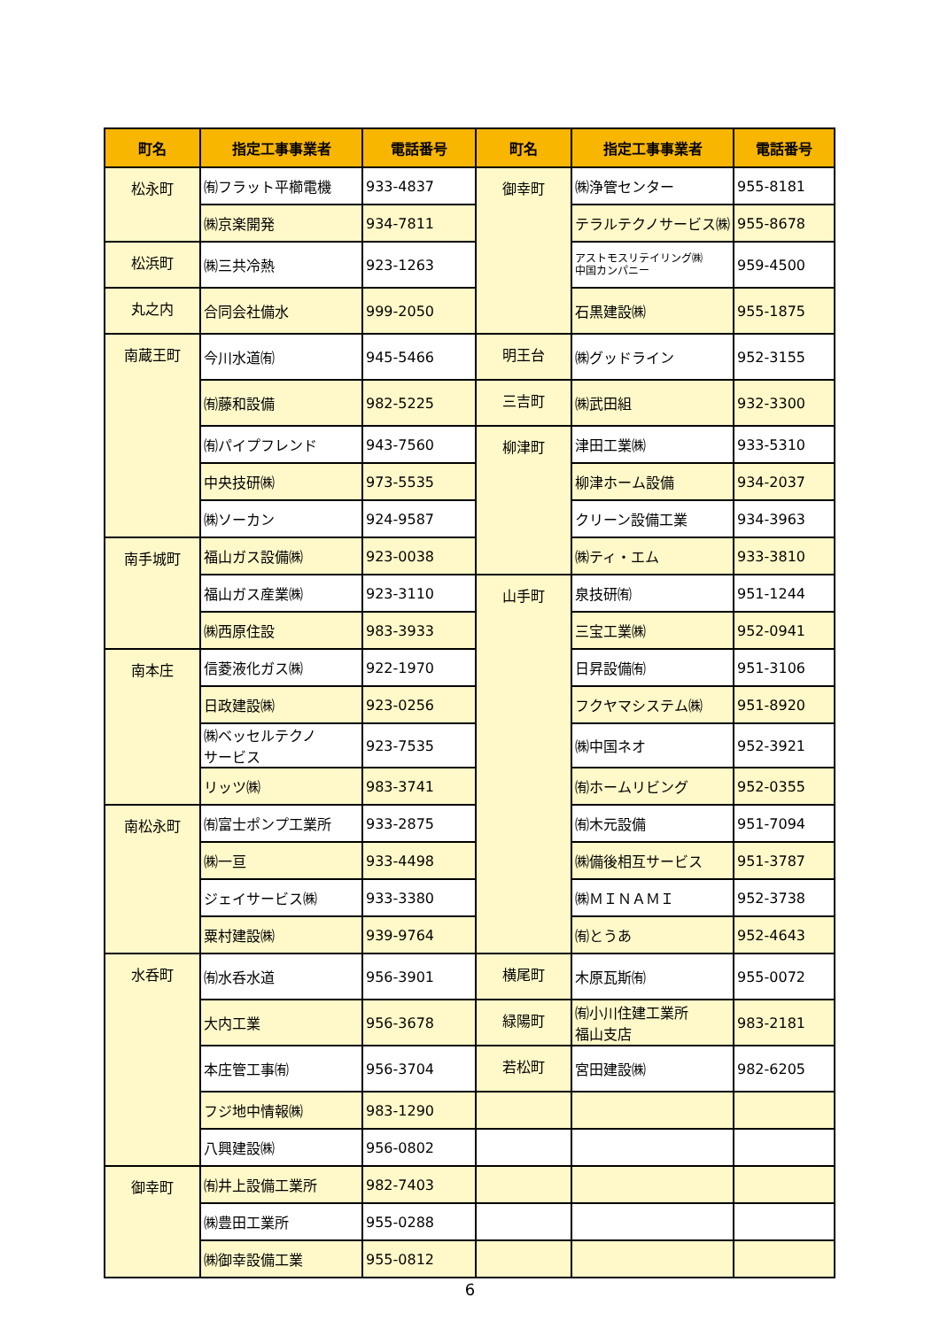| 町名 | 指定工事事業者 | 電話番号 | 町名 | 指定工事事業者 | 電話番号 |
| --- | --- | --- | --- | --- | --- |
| 松永町 | ㈲フラット平櫛電機 | 933-4837 | 御幸町 | ㈱浄管センター | 955-8181 |
| | ㈱京楽開発 | 934-7811 | | テラルテクノサービス㈱ | 955-8678 |
| 松浜町 | ㈱三共冷熱 | 923-1263 | | アストモスリテイリング㈱ 中国カンパニー | 959-4500 |
| 丸之内 | 合同会社備水 | 999-2050 | | 石黒建設㈱ | 955-1875 |
| 南蔵王町 | 今川水道㈲ | 945-5466 | 明王台 | ㈱グッドライン | 952-3155 |
| | ㈲藤和設備 | 982-5225 | 三吉町 | ㈱武田組 | 932-3300 |
| | ㈲パイプフレンド | 943-7560 | 柳津町 | 津田工業㈱ | 933-5310 |
| | 中央技研㈱ | 973-5535 | | 柳津ホーム設備 | 934-2037 |
| | ㈱ソーカン | 924-9587 | | クリーン設備工業 | 934-3963 |
| 南手城町 | 福山ガス設備㈱ | 923-0038 | | ㈱ティ・エム | 933-3810 |
| | 福山ガス産業㈱ | 923-3110 | 山手町 | 泉技研㈲ | 951-1244 |
| | ㈱西原住設 | 983-3933 | | 三宝工業㈱ | 952-0941 |
| 南本庄 | 信菱液化ガス㈱ | 922-1970 | | 日昇設備㈲ | 951-3106 |
| | 日政建設㈱ | 923-0256 | | フクヤマシステム㈱ | 951-8920 |
| | ㈱ベッセルテクノ サービス | 923-7535 | | ㈱中国ネオ | 952-3921 |
| | リッツ㈱ | 983-3741 | | ㈲ホームリビング | 952-0355 |
| 南松永町 | ㈲富士ポンプ工業所 | 933-2875 | | ㈲木元設備 | 951-7094 |
| | ㈱一亘 | 933-4498 | | ㈱備後相互サービス | 951-3787 |
| | ジェイサービス㈱ | 933-3380 | | ㈱ＭＩＮＡＭＩ | 952-3738 |
| | 粟村建設㈱ | 939-9764 | | ㈲とうあ | 952-4643 |
| 水呑町 | ㈲水呑水道 | 956-3901 | 横尾町 | 木原瓦斯㈲ | 955-0072 |
| | 大内工業 | 956-3678 | 緑陽町 | ㈲小川住建工業所 福山支店 | 983-2181 |
| | 本庄管工事㈲ | 956-3704 | 若松町 | 宮田建設㈱ | 982-6205 |
| | フジ地中情報㈱ | 983-1290 | | | |
| | 八興建設㈱ | 956-0802 | | | |
| 御幸町 | ㈲井上設備工業所 | 982-7403 | | | |
| | ㈱豊田工業所 | 955-0288 | | | |
| | ㈱御幸設備工業 | 955-0812 | | | |
6